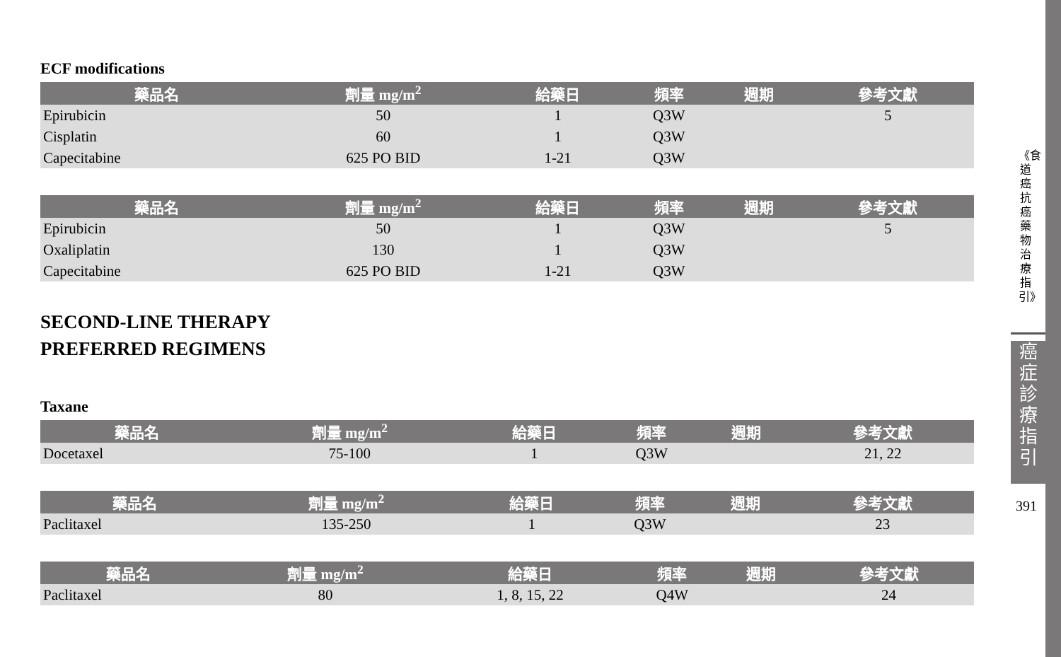ECF modifications
| 藥品名 | 劑量 mg/m<sup>2</sup> | 給藥日 | 頻率 | 週期 | 參考文獻 |
| --- | --- | --- | --- | --- | --- |
| Epirubicin | 50 | 1 | Q3W | | 5 |
| Cisplatin | 60 | 1 | Q3W | | |
| Capecitabine | 625 PO BID | 1-21 | Q3W | | |
| 藥品名 | 劑量 mg/m<sup>2</sup> | 給藥日 | 頻率 | 週期 | 參考文獻 |
| --- | --- | --- | --- | --- | --- |
| Epirubicin | 50 | 1 | Q3W | | 5 |
| Oxaliplatin | 130 | 1 | Q3W | | |
| Capecitabine | 625 PO BID | 1-21 | Q3W | | |
SECOND-LINE THERAPY
PREFERRED REGIMENS
Taxane
| 藥品名 | 劑量 mg/m<sup>2</sup> | 給藥日 | 頻率 | 週期 | 參考文獻 |
| --- | --- | --- | --- | --- | --- |
| Docetaxel | 75-100 | 1 | Q3W | | 21, 22 |
| 藥品名 | 劑量 mg/m<sup>2</sup> | 給藥日 | 頻率 | 週期 | 參考文獻 |
| --- | --- | --- | --- | --- | --- |
| Paclitaxel | 135-250 | 1 | Q3W | | 23 |
| 藥品名 | 劑量 mg/m<sup>2</sup> | 給藥日 | 頻率 | 週期 | 參考文獻 |
| --- | --- | --- | --- | --- | --- |
| Paclitaxel | 80 | 1, 8, 15, 22 | Q4W | | 24 |
《食道癌抗癌藥物治療指引》
癌症診療指引
391